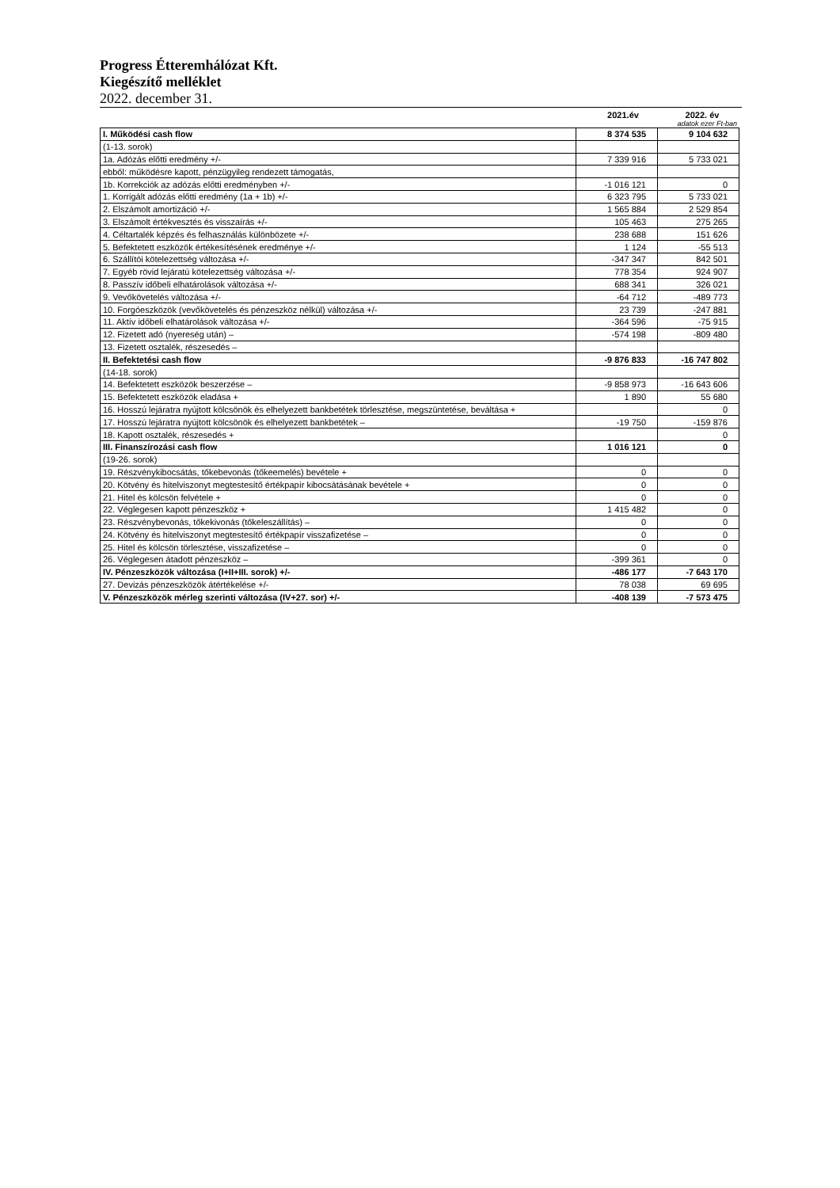Progress Étteremhálózat Kft.
Kiegészítő melléklet
2022. december 31.
2021.év 2022. év
adatok ezer Ft-ban
| I. Működési cash flow | 8 374 535 | 9 104 632 |
| (1-13. sorok) | | |
| 1a. Adózás előtti eredmény +/- | 7 339 916 | 5 733 021 |
| ebből: működésre kapott, pénzügyileg rendezett támogatás, | | |
| 1b. Korrekciók az adózás előtti eredményben +/- | -1 016 121 | 0 |
| 1. Korrigált adózás előtti eredmény (1a + 1b) +/- | 6 323 795 | 5 733 021 |
| 2. Elszámolt amortizáció +/- | 1 565 884 | 2 529 854 |
| 3. Elszámolt értékvesztés és visszaírás +/- | 105 463 | 275 265 |
| 4. Céltartalék képzés és felhasználás különbözete +/- | 238 688 | 151 626 |
| 5. Befektetett eszközök értékesítésének eredménye +/- | 1 124 | -55 513 |
| 6. Szállítói kötelezettség változása +/- | -347 347 | 842 501 |
| 7. Egyéb rövid lejáratú kötelezettség változása +/- | 778 354 | 924 907 |
| 8. Passzív időbeli elhatárolások változása +/- | 688 341 | 326 021 |
| 9. Vevőkövetelés változása +/- | -64 712 | -489 773 |
| 10. Forgóeszközök (vevőkövetelés és pénzeszköz nélkül) változása +/- | 23 739 | -247 881 |
| 11. Aktív időbeli elhatárolások változása +/- | -364 596 | -75 915 |
| 12. Fizetett adó (nyereség után) – | -574 198 | -809 480 |
| 13. Fizetett osztalék, részesedés – | | |
| II. Befektetési cash flow | -9 876 833 | -16 747 802 |
| (14-18. sorok) | | |
| 14. Befektetett eszközök beszerzése – | -9 858 973 | -16 643 606 |
| 15. Befektetett eszközök eladása + | 1 890 | 55 680 |
| 16. Hosszú lejáratra nyújtott kölcsönök és elhelyezett bankbetétek törlesztése, megszüntetése, beváltása + | | 0 |
| 17. Hosszú lejáratra nyújtott kölcsönök és elhelyezett bankbetétek – | -19 750 | -159 876 |
| 18. Kapott osztalék, részesedés + | | 0 |
| III. Finanszírozási cash flow | 1 016 121 | 0 |
| (19-26. sorok) | | |
| 19. Részvénykibocsátás, tőkebevonás (tőkeemelés) bevétele + | 0 | 0 |
| 20. Kötvény és hitelviszonyt megtestesítő értékpapír kibocsátásának bevétele + | 0 | 0 |
| 21. Hitel és kölcsön felvétele + | 0 | 0 |
| 22. Véglegesen kapott pénzeszköz + | 1 415 482 | 0 |
| 23. Részvénybevonás, tőkekivonás (tőkeleszállítás) – | 0 | 0 |
| 24. Kötvény és hitelviszonyt megtestesítő értékpapír visszafizetése – | 0 | 0 |
| 25. Hitel és kölcsön törlesztése, visszafizetése – | 0 | 0 |
| 26. Véglegesen átadott pénzeszköz – | -399 361 | 0 |
| IV. Pénzeszközök változása (I+II+III. sorok) +/- | -486 177 | -7 643 170 |
| 27. Devizás pénzeszközök átértékelése +/- | 78 038 | 69 695 |
| V. Pénzeszközök mérleg szerinti változása (IV+27. sor) +/- | -408 139 | -7 573 475 |